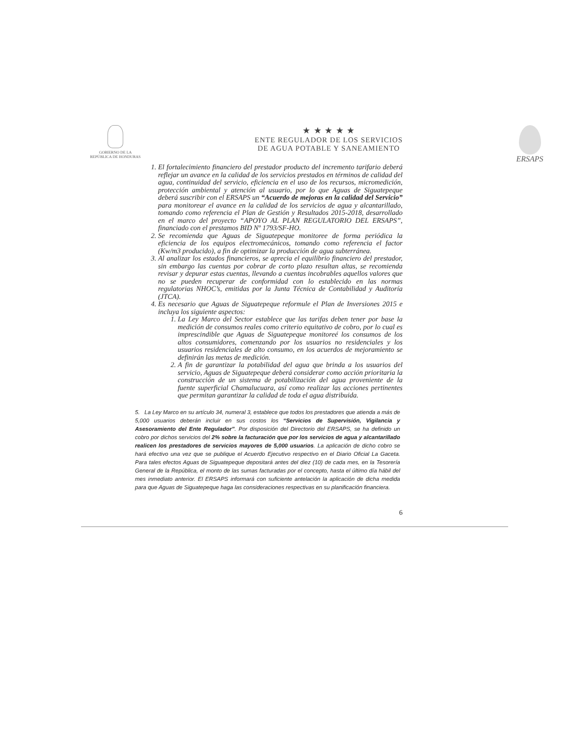GOBIERNO DE LA
REPÚBLICA DE HONDURAS
★ ★ ★ ★ ★
ENTE REGULADOR DE LOS SERVICIOS
DE AGUA POTABLE Y SANEAMIENTO
ERSAPS
1. El fortalecimiento financiero del prestador producto del incremento tarifario deberá reflejar un avance en la calidad de los servicios prestados en términos de calidad del agua, continuidad del servicio, eficiencia en el uso de los recursos, micromedición, protección ambiental y atención al usuario, por lo que Aguas de Siguatepeque deberá suscribir con el ERSAPS un “Acuerdo de mejoras en la calidad del Servicio” para monitorear el avance en la calidad de los servicios de agua y alcantarillado, tomando como referencia el Plan de Gestión y Resultados 2015-2018, desarrollado en el marco del proyecto “APOYO AL PLAN REGULATORIO DEL ERSAPS”, financiado con el prestamos BID Nº 1793/SF-HO.
2. Se recomienda que Aguas de Siguatepeque monitoree de forma periódica la eficiencia de los equipos electromecánicos, tomando como referencia el factor (Kw/m3 producido), a fin de optimizar la producción de agua subterránea.
3. Al analizar los estados financieros, se aprecia el equilibrio financiero del prestador, sin embargo las cuentas por cobrar de corto plazo resultan altas, se recomienda revisar y depurar estas cuentas, llevando a cuentas incobrables aquellos valores que no se pueden recuperar de conformidad con lo establecido en las normas regulatorias NHOC’s, emitidas por la Junta Técnica de Contabilidad y Auditoría (JTCA).
4. Es necesario que Aguas de Siguatepeque reformule el Plan de Inversiones 2015 e incluya los siguiente aspectos:
1. La Ley Marco del Sector establece que las tarifas deben tener por base la medición de consumos reales como criterio equitativo de cobro, por lo cual es imprescindible que Aguas de Siguatepeque monitoreé los consumos de los altos consumidores, comenzando por los usuarios no residenciales y los usuarios residenciales de alto consumo, en los acuerdos de mejoramiento se definirán las metas de medición.
2. A fin de garantizar la potabilidad del agua que brinda a los usuarios del servicio, Aguas de Siguatepeque deberá considerar como acción prioritaria la construcción de un sistema de potabilización del agua proveniente de la fuente superficial Chamalucuara, así como realizar las acciones pertinentes que permitan garantizar la calidad de toda el agua distribuida.
5. La Ley Marco en su artículo 34, numeral 3, establece que todos los prestadores que atienda a más de 5,000 usuarios deberán incluir en sus costos los “Servicios de Supervisión, Vigilancia y Asesoramiento del Ente Regulador”. Por disposición del Directorio del ERSAPS, se ha definido un cobro por dichos servicios del 2% sobre la facturación que por los servicios de agua y alcantarillado realicen los prestadores de servicios mayores de 5,000 usuarios. La aplicación de dicho cobro se hará efectivo una vez que se publique el Acuerdo Ejecutivo respectivo en el Diario Oficial La Gaceta. Para tales efectos Aguas de Siguatepeque depositará antes del diez (10) de cada mes, en la Tesorería General de la República, el monto de las sumas facturadas por el concepto, hasta el último día hábil del mes inmediato anterior. El ERSAPS informará con suficiente antelación la aplicación de dicha medida para que Aguas de Siguatepeque haga las consideraciones respectivas en su planificación financiera.
6